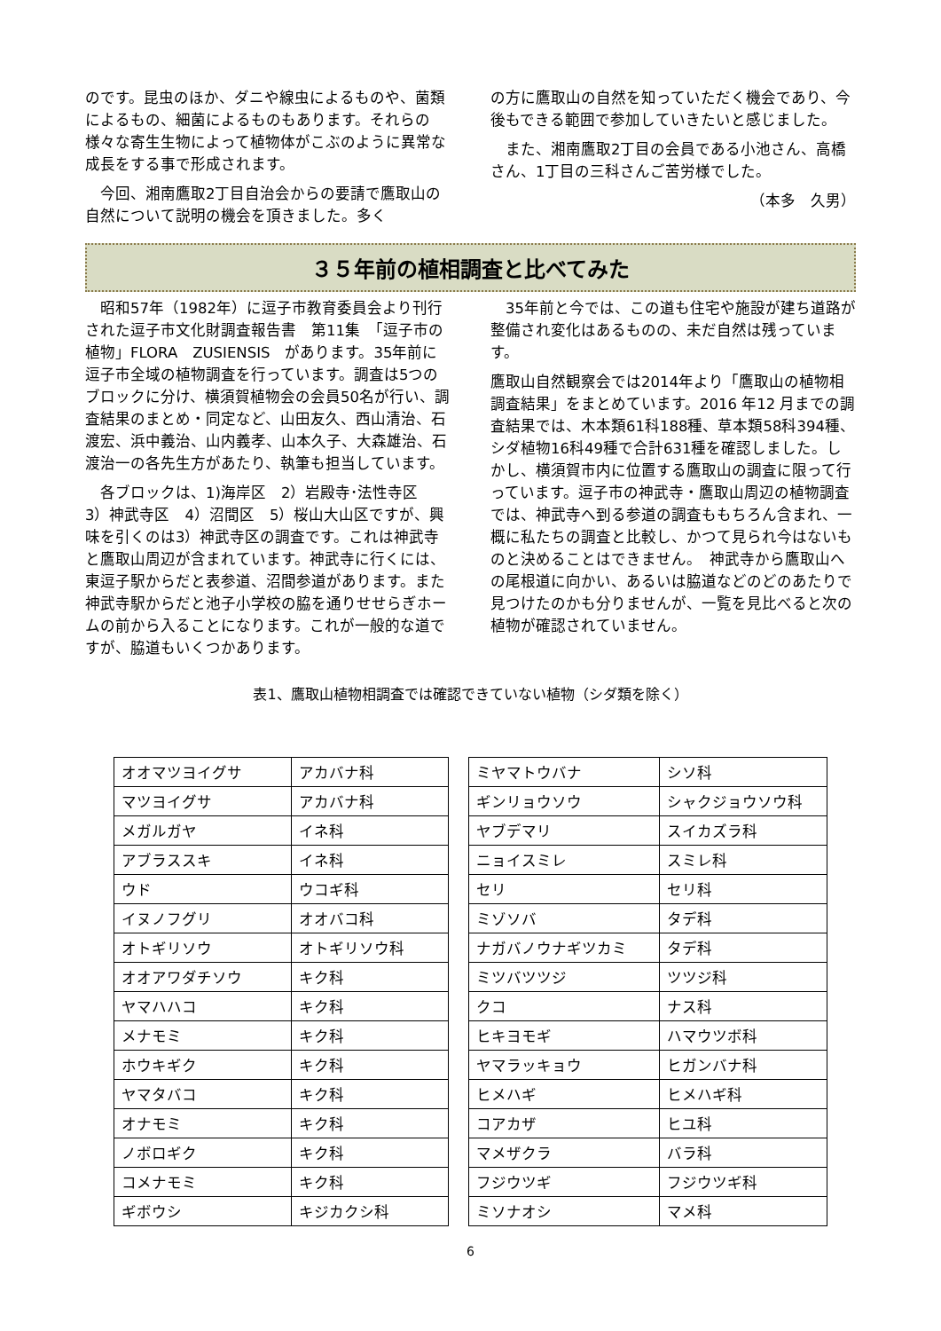のです。昆虫のほか、ダニや線虫によるものや、菌類によるもの、細菌によるものもあります。それらの様々な寄生生物によって植物体がこぶのように異常な成長をする事で形成されます。
　今回、湘南鷹取2丁目自治会からの要請で鷹取山の自然について説明の機会を頂きました。多く
の方に鷹取山の自然を知っていただく機会であり、今後もできる範囲で参加していきたいと感じました。
　また、湘南鷹取2丁目の会員である小池さん、高橋さん、1丁目の三科さんご苦労様でした。
（本多　久男）
３５年前の植相調査と比べてみた
　昭和57年（1982年）に逗子市教育委員会より刊行された逗子市文化財調査報告書　第11集　「逗子市の植物」FLORA　ZUSIENSIS　があります。35年前に逗子市全域の植物調査を行っています。調査は5つのブロックに分け、横須賀植物会の会員50名が行い、調査結果のまとめ・同定など、山田友久、西山清治、石渡宏、浜中義治、山内義孝、山本久子、大森雄治、石渡治一の各先生方があたり、執筆も担当しています。
　各ブロックは、1)海岸区　2）岩殿寺･法性寺区　3）神武寺区　4）沼間区　5）桜山大山区ですが、興味を引くのは3）神武寺区の調査です。これは神武寺と鷹取山周辺が含まれています。神武寺に行くには、東逗子駅からだと表参道、沼間参道があります。また神武寺駅からだと池子小学校の脇を通りせせらぎホームの前から入ることになります。これが一般的な道ですが、脇道もいくつかあります。
　35年前と今では、この道も住宅や施設が建ち道路が整備され変化はあるものの、未だ自然は残っています。
鷹取山自然観察会では2014年より「鷹取山の植物相調査結果」をまとめています。2016 年12 月までの調査結果では、木本類61科188種、草本類58科394種、シダ植物16科49種で合計631種を確認しました。しかし、横須賀市内に位置する鷹取山の調査に限って行っています。逗子市の神武寺・鷹取山周辺の植物調査では、神武寺へ到る参道の調査ももちろん含まれ、一概に私たちの調査と比較し、かつて見られ今はないものと決めることはできません。　神武寺から鷹取山への尾根道に向かい、あるいは脇道などのどのあたりで見つけたのかも分りませんが、一覧を見比べると次の植物が確認されていません。
表1、鷹取山植物相調査では確認できていない植物（シダ類を除く）
| オオマツヨイグサ | アカバナ科 |
| マツヨイグサ | アカバナ科 |
| メガルガヤ | イネ科 |
| アブラススキ | イネ科 |
| ウド | ウコギ科 |
| イヌノフグリ | オオバコ科 |
| オトギリソウ | オトギリソウ科 |
| オオアワダチソウ | キク科 |
| ヤマハハコ | キク科 |
| メナモミ | キク科 |
| ホウキギク | キク科 |
| ヤマタバコ | キク科 |
| オナモミ | キク科 |
| ノボロギク | キク科 |
| コメナモミ | キク科 |
| ギボウシ | キジカクシ科 |
| ミヤマトウバナ | シソ科 |
| ギンリョウソウ | シャクジョウソウ科 |
| ヤブデマリ | スイカズラ科 |
| ニョイスミレ | スミレ科 |
| セリ | セリ科 |
| ミゾソバ | タデ科 |
| ナガバノウナギツカミ | タデ科 |
| ミツバツツジ | ツツジ科 |
| クコ | ナス科 |
| ヒキヨモギ | ハマウツボ科 |
| ヤマラッキョウ | ヒガンバナ科 |
| ヒメハギ | ヒメハギ科 |
| コアカザ | ヒユ科 |
| マメザクラ | バラ科 |
| フジウツギ | フジウツギ科 |
| ミソナオシ | マメ科 |
6